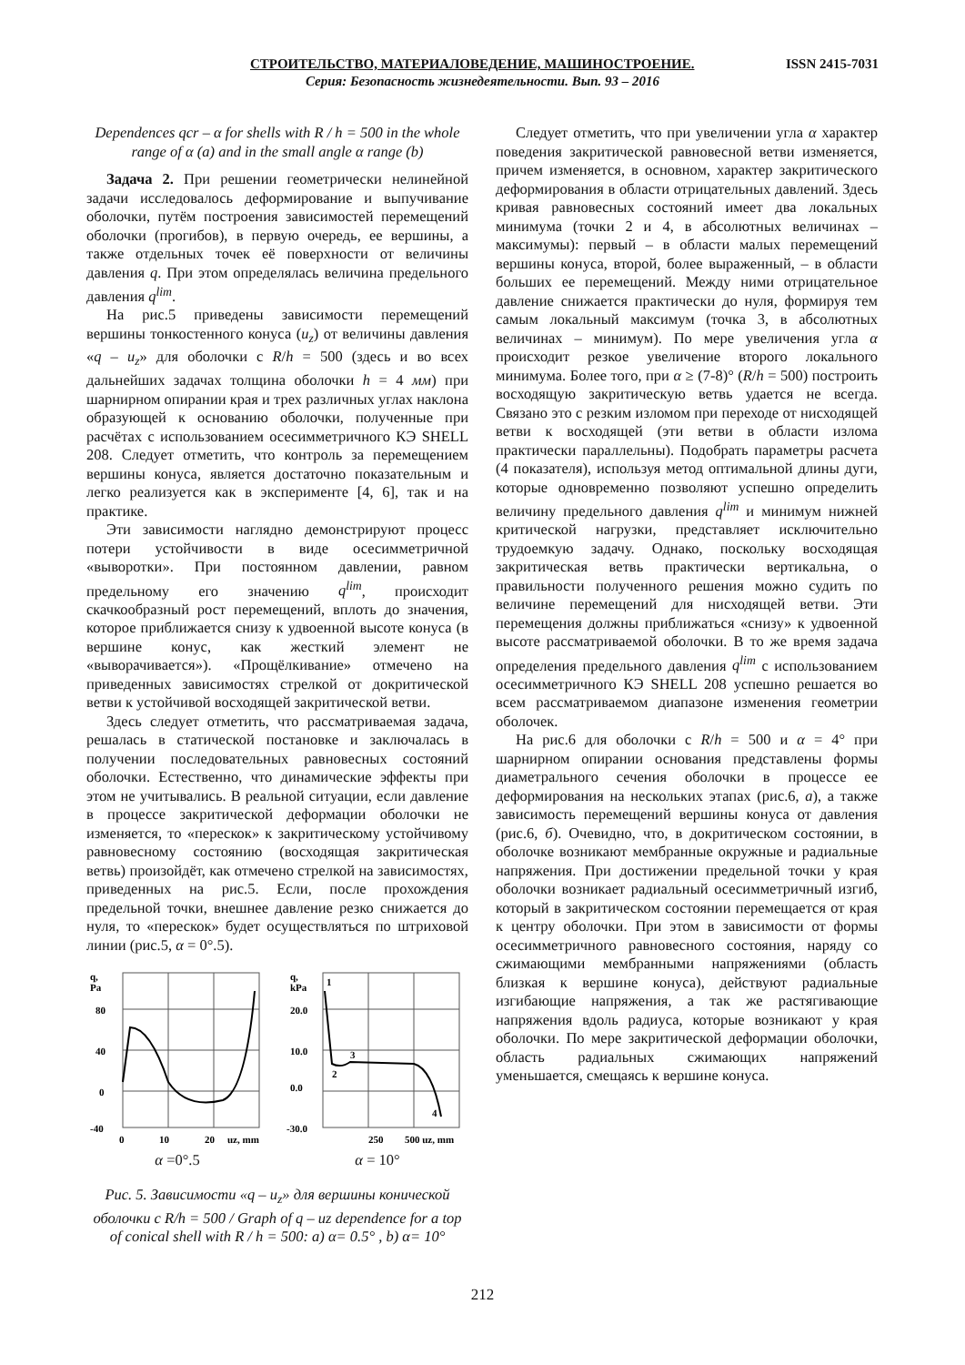СТРОИТЕЛЬСТВО, МАТЕРИАЛОВЕДЕНИЕ, МАШИНОСТРОЕНИЕ. ISSN 2415-7031
Серия: Безопасность жизнедеятельности. Вып. 93 – 2016
Dependences qcr – α for shells with R / h = 500 in the whole range of α (a) and in the small angle α range (b)
Задача 2. При решении геометрически нелинейной задачи исследовалось деформирование и выпучивание оболочки, путём построения зависимостей перемещений оболочки (прогибов), в первую очередь, ее вершины, а также отдельных точек её поверхности от величины давления q. При этом определялась величина предельного давления q<sup>lim</sup>.
На рис.5 приведены зависимости перемещений вершины тонкостенного конуса (u<sub>z</sub>) от величины давления «q – u<sub>z</sub>» для оболочки с R/h = 500 (здесь и во всех дальнейших задачах толщина оболочки h = 4 мм) при шарнирном опирании края и трех различных углах наклона образующей к основанию оболочки, полученные при расчётах с использованием осесимметричного КЭ SHELL 208. Следует отметить, что контроль за перемещением вершины конуса, является достаточно показательным и легко реализуется как в эксперименте [4, 6], так и на практике.
Эти зависимости наглядно демонстрируют процесс потери устойчивости в виде осесимметричной «выворотки». При постоянном давлении, равном предельному его значению q<sup>lim</sup>, происходит скачкообразный рост перемещений, вплоть до значения, которое приближается снизу к удвоенной высоте конуса (в вершине конус, как жесткий элемент не «выворачивается»). «Прощёлкивание» отмечено на приведенных зависимостях стрелкой от докритической ветви к устойчивой восходящей закритической ветви.
Здесь следует отметить, что рассматриваемая задача, решалась в статической постановке и заключалась в получении последовательных равновесных состояний оболочки. Естественно, что динамические эффекты при этом не учитывались. В реальной ситуации, если давление в процессе закритической деформации оболочки не изменяется, то «перескок» к закритическому устойчивому равновесному состоянию (восходящая закритическая ветвь) произойдёт, как отмечено стрелкой на зависимостях, приведенных на рис.5. Если, после прохождения предельной точки, внешнее давление резко снижается до нуля, то «перескок» будет осуществляться по штриховой линии (рис.5, α = 0°.5).
q,
Pa
80
40
0
-40
0
10
20
uz, mm
α =0°.5
q,
kPa
20.0
10.0
0.0
-30.0
1
2
3
4
250
500 uz, mm
α = 10°
Рис. 5. Зависимости «q – u<sub>z</sub>» для вершины конической оболочки с R/h = 500 / Graph of q – uz dependence for a top of conical shell with R / h = 500: a) α= 0.5° , b) α= 10°
Следует отметить, что при увеличении угла α характер поведения закритической равновесной ветви изменяется, причем изменяется, в основном, характер закритического деформирования в области отрицательных давлений. Здесь кривая равновесных состояний имеет два локальных минимума (точки 2 и 4, в абсолютных величинах – максимумы): первый – в области малых перемещений вершины конуса, второй, более выраженный, – в области больших ее перемещений. Между ними отрицательное давление снижается практически до нуля, формируя тем самым локальный максимум (точка 3, в абсолютных величинах – минимум). По мере увеличения угла α происходит резкое увеличение второго локального минимума. Более того, при α ≥ (7-8)° (R/h = 500) построить восходящую закритическую ветвь удается не всегда. Связано это с резким изломом при переходе от нисходящей ветви к восходящей (эти ветви в области излома практически параллельны). Подобрать параметры расчета (4 показателя), используя метод оптимальной длины дуги, которые одновременно позволяют успешно определить величину предельного давления q<sup>lim</sup> и минимум нижней критической нагрузки, представляет исключительно трудоемкую задачу. Однако, поскольку восходящая закритическая ветвь практически вертикальна, о правильности полученного решения можно судить по величине перемещений для нисходящей ветви. Эти перемещения должны приближаться «снизу» к удвоенной высоте рассматриваемой оболочки. В то же время задача определения предельного давления q<sup>lim</sup> с использованием осесимметричного КЭ SHELL 208 успешно решается во всем рассматриваемом диапазоне изменения геометрии оболочек.
На рис.6 для оболочки с R/h = 500 и α = 4° при шарнирном опирании основания представлены формы диаметрального сечения оболочки в процессе ее деформирования на нескольких этапах (рис.6, а), а также зависимость перемещений вершины конуса от давления (рис.6, б). Очевидно, что, в докритическом состоянии, в оболочке возникают мембранные окружные и радиальные напряжения. При достижении предельной точки у края оболочки возникает радиальный осесимметричный изгиб, который в закритическом состоянии перемещается от края к центру оболочки. При этом в зависимости от формы осесимметричного равновесного состояния, наряду со сжимающими мембранными напряжениями (область близкая к вершине конуса), действуют радиальные изгибающие напряжения, а так же растягивающие напряжения вдоль радиуса, которые возникают у края оболочки. По мере закритической деформации оболочки, область радиальных сжимающих напряжений уменьшается, смещаясь к вершине конуса.
212